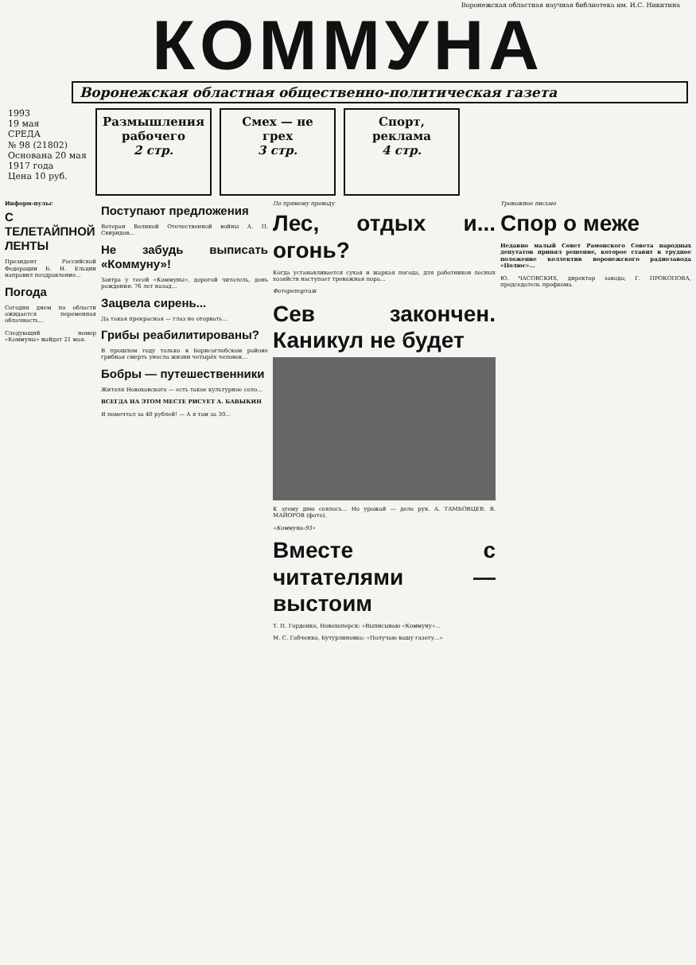Воронежская областная научная библиотека им. И.С. Никитина
КОММУНА
Воронежская областная общественно-политическая газета
1993
19 мая
СРЕДА
№ 98 (21802)
Основана 20 мая 1917 года
Цена 10 руб.
Размышления рабочего
2 стр.
Смех — не грех
3 стр.
Спорт, реклама
4 стр.
Информ-пульс
С ТЕЛЕТАЙПНОЙ ЛЕНТЫ
Президент Российской Федерации Б. Н. Ельцин направил поздравление...
Погода
Сегодня днем по области ожидается переменная облачность...
Следующий номер «Коммуны» выйдет 21 мая.
Поступают предложения
Ветеран Великой Отечественной войны А. П. Свиридов...
Не забудь выписать «Коммуну»!
Завтра у тесей «Коммуны», дорогой читатель, день рождения: 76 лет назад...
Зацвела сирень...
Да такая прекрасная — глаз не оторвать...
Грибы реабилитированы?
В прошлом году только в Борисоглебском районе грибная смерть унесла жизни четырёх человек...
Бобры — путешественники
Жителя Новохавского — есть такое культурное село...
ВСЕГДА НА ЭТОМ МЕСТЕ РИСУЕТ А. БАВЫКИН
Я помечтал за 40 рублей! — А я там за 30...
По прямому проводу
Лес, отдых и... огонь?
Когда устанавливается сухая и жаркая погода, для работников лесных хозяйств наступает тревожная пора...
Фоторепортаж
Сев закончен. Каникул не будет
К этому дню сеялось... Но урожай — дело рук. А. ТАМБОВЦЕВ. В. МАЙОРОВ (фото).
«Коммуна-93»
Вместе с читателями — выстоим
Т. П. Горденко, Новохоперск: «Выписываю «Коммуну»...
М. С. Габченко, Бутурлиновка: «Получаю вашу газету...»
Тревожное письмо
Спор о меже
Недавно малый Совет Рамонского Совета народных депутатов принял решение, которое ставит в трудное положение коллектив воронежского радиозавода «Полюс»...
Ю. ЧАСОВСКИХ, директор завода; Г. ПРОКОПОВА, председатель профкома.